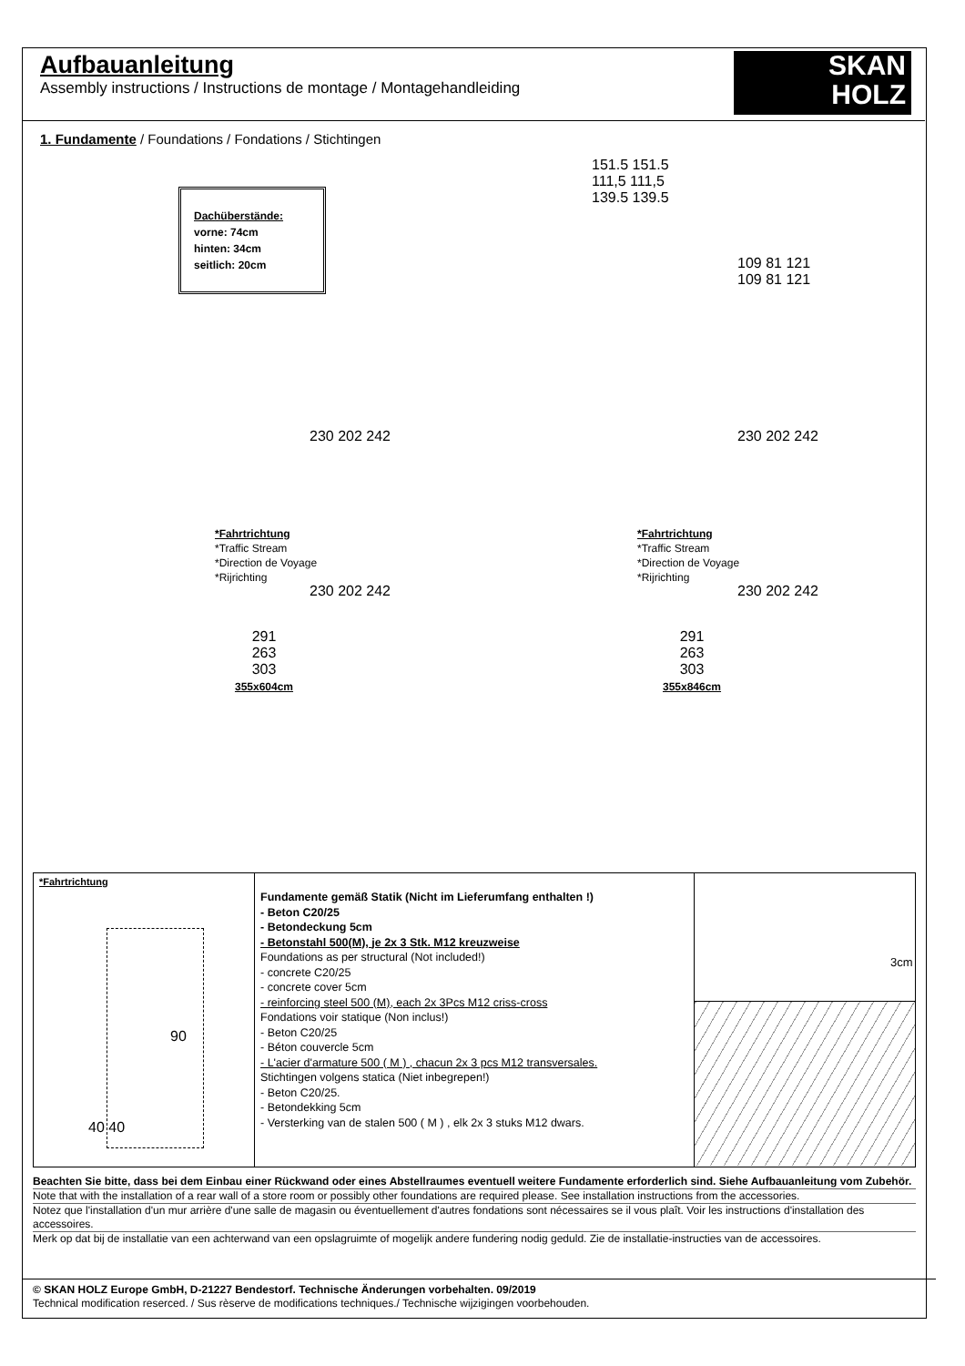Aufbauanleitung
Assembly instructions / Instructions de montage / Montagehandleiding
SKAN
HOLZ
1. Fundamente / Foundations / Fondations / Stichtingen
Dachüberstände:
vorne: 74cm
hinten: 34cm
seitlich: 20cm
151.5 151.5
111,5 111,5
139.5 139.5
109 81 121
109 81 121
230 202 242 230 202 242
*Fahrtrichtung
*Traffic Stream
*Direction de Voyage
*Rijrichting
*Fahrtrichtung
*Traffic Stream
*Direction de Voyage
*Rijrichting
230 202 242 230 202 242
291
263
303
355x604cm
291
263
303
355x846cm
*Fahrtrichtung
90
40 40
Fundamente gemäß Statik (Nicht im Lieferumfang enthalten !)
- Beton C20/25
- Betondeckung 5cm
- Betonstahl 500(M), je 2x 3 Stk. M12 kreuzweise
Foundations as per structural (Not included!)
- concrete C20/25
- concrete cover 5cm
- reinforcing steel 500 (M), each 2x 3Pcs M12 criss-cross
Fondations voir statique (Non inclus!)
- Beton C20/25
- Béton couvercle 5cm
- L'acier d'armature 500 ( M ) , chacun 2x 3 pcs M12 transversales.
Stichtingen volgens statica (Niet inbegrepen!)
- Beton C20/25.
- Betondekking 5cm
- Versterking van de stalen 500 ( M ) , elk 2x 3 stuks M12 dwars.
3cm
Beachten Sie bitte, dass bei dem Einbau einer Rückwand oder eines Abstellraumes eventuell weitere Fundamente erforderlich sind. Siehe Aufbauanleitung vom Zubehör.
Note that with the installation of a rear wall of a store room or possibly other foundations are required please. See installation instructions from the accessories.
Notez que l'installation d'un mur arrière d'une salle de magasin ou éventuellement d'autres fondations sont nécessaires se il vous plaît. Voir les instructions d'installation des accessoires.
Merk op dat bij de installatie van een achterwand van een opslagruimte of mogelijk andere fundering nodig geduld. Zie de installatie-instructies van de accessoires.
© SKAN HOLZ Europe GmbH, D-21227 Bendestorf. Technische Änderungen vorbehalten. 09/2019
Technical modification reserced. / Sus rèserve de modifications techniques./ Technische wijzigingen voorbehouden.